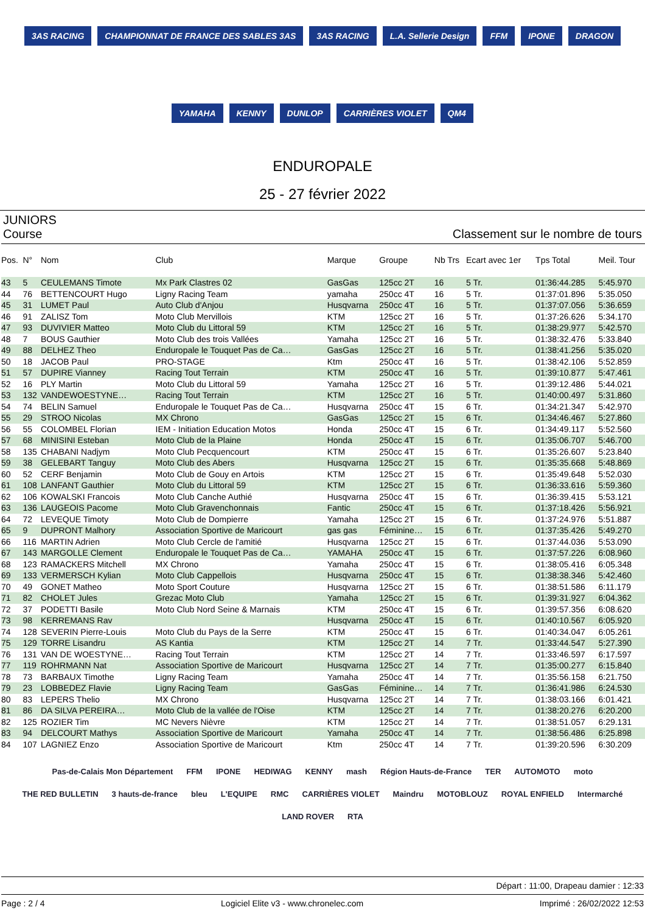3AS RACING CHAMPIONNAT DE FRANCE DES SABLES 3AS 3AS RACING L.A. Sellerie Design FFM IPONE DRAGON YAMAHA KENNY DUNLOP CARRIÈRES VIOLET QM4
ENDUROPALE
25 - 27 février 2022
JUNIORS
Course Classement sur le nombre de tours
| Pos. | N° | Nom | Club | Marque | Groupe | Nb Trs | Ecart avec 1er | Tps Total | Meil. Tour |
| --- | --- | --- | --- | --- | --- | --- | --- | --- | --- |
| 43 | 5 | CEULEMANS Timote | Mx Park Clastres 02 | GasGas | 125cc 2T | 16 | 5 Tr. | 01:36:44.285 | 5:45.970 |
| 44 | 76 | BETTENCOURT Hugo | Ligny Racing Team | yamaha | 250cc 4T | 16 | 5 Tr. | 01:37:01.896 | 5:35.050 |
| 45 | 31 | LUMET Paul | Auto Club d'Anjou | Husqvarna | 250cc 4T | 16 | 5 Tr. | 01:37:07.056 | 5:36.659 |
| 46 | 91 | ZALISZ Tom | Moto Club Mervillois | KTM | 125cc 2T | 16 | 5 Tr. | 01:37:26.626 | 5:34.170 |
| 47 | 93 | DUVIVIER Matteo | Moto Club du Littoral 59 | KTM | 125cc 2T | 16 | 5 Tr. | 01:38:29.977 | 5:42.570 |
| 48 | 7 | BOUS Gauthier | Moto Club des trois Vallées | Yamaha | 125cc 2T | 16 | 5 Tr. | 01:38:32.476 | 5:33.840 |
| 49 | 88 | DELHEZ Theo | Enduropale le Touquet Pas de Ca… | GasGas | 125cc 2T | 16 | 5 Tr. | 01:38:41.256 | 5:35.020 |
| 50 | 18 | JACOB Paul | PRO-STAGE | Ktm | 250cc 4T | 16 | 5 Tr. | 01:38:42.106 | 5:52.859 |
| 51 | 57 | DUPIRE Vianney | Racing Tout Terrain | KTM | 250cc 4T | 16 | 5 Tr. | 01:39:10.877 | 5:47.461 |
| 52 | 16 | PLY Martin | Moto Club du Littoral 59 | Yamaha | 125cc 2T | 16 | 5 Tr. | 01:39:12.486 | 5:44.021 |
| 53 | 132 | VANDEWOESTYNE… | Racing Tout Terrain | KTM | 125cc 2T | 16 | 5 Tr. | 01:40:00.497 | 5:31.860 |
| 54 | 74 | BELIN Samuel | Enduropale le Touquet Pas de Ca… | Husqvarna | 250cc 4T | 15 | 6 Tr. | 01:34:21.347 | 5:42.970 |
| 55 | 29 | STROO Nicolas | MX Chrono | GasGas | 125cc 2T | 15 | 6 Tr. | 01:34:46.467 | 5:27.860 |
| 56 | 55 | COLOMBEL Florian | IEM - Initiation Education Motos | Honda | 250cc 4T | 15 | 6 Tr. | 01:34:49.117 | 5:52.560 |
| 57 | 68 | MINISINI Esteban | Moto Club de la Plaine | Honda | 250cc 4T | 15 | 6 Tr. | 01:35:06.707 | 5:46.700 |
| 58 | 135 | CHABANI Nadjym | Moto Club Pecquencourt | KTM | 250cc 4T | 15 | 6 Tr. | 01:35:26.607 | 5:23.840 |
| 59 | 38 | GELEBART Tanguy | Moto Club des Abers | Husqvarna | 125cc 2T | 15 | 6 Tr. | 01:35:35.668 | 5:48.869 |
| 60 | 52 | CERF Benjamin | Moto Club de Gouy en Artois | KTM | 125cc 2T | 15 | 6 Tr. | 01:35:49.648 | 5:52.030 |
| 61 | 108 | LANFANT Gauthier | Moto Club du Littoral 59 | KTM | 125cc 2T | 15 | 6 Tr. | 01:36:33.616 | 5:59.360 |
| 62 | 106 | KOWALSKI Francois | Moto Club Canche Authié | Husqvarna | 250cc 4T | 15 | 6 Tr. | 01:36:39.415 | 5:53.121 |
| 63 | 136 | LAUGEOIS Pacome | Moto Club Gravenchonnais | Fantic | 250cc 4T | 15 | 6 Tr. | 01:37:18.426 | 5:56.921 |
| 64 | 72 | LEVEQUE Timoty | Moto Club de Dompierre | Yamaha | 125cc 2T | 15 | 6 Tr. | 01:37:24.976 | 5:51.887 |
| 65 | 9 | DUPRONT Malhory | Association Sportive de Maricourt | gas gas | Féminine… | 15 | 6 Tr. | 01:37:35.426 | 5:49.270 |
| 66 | 116 | MARTIN Adrien | Moto Club Cercle de l'amitié | Husqvarna | 125cc 2T | 15 | 6 Tr. | 01:37:44.036 | 5:53.090 |
| 67 | 143 | MARGOLLE Clement | Enduropale le Touquet Pas de Ca… | YAMAHA | 250cc 4T | 15 | 6 Tr. | 01:37:57.226 | 6:08.960 |
| 68 | 123 | RAMACKERS Mitchell | MX Chrono | Yamaha | 250cc 4T | 15 | 6 Tr. | 01:38:05.416 | 6:05.348 |
| 69 | 133 | VERMERSCH Kylian | Moto Club Cappellois | Husqvarna | 250cc 4T | 15 | 6 Tr. | 01:38:38.346 | 5:42.460 |
| 70 | 49 | GONET Matheo | Moto Sport Couture | Husqvarna | 125cc 2T | 15 | 6 Tr. | 01:38:51.586 | 6:11.179 |
| 71 | 82 | CHOLET Jules | Grezac Moto Club | Yamaha | 125cc 2T | 15 | 6 Tr. | 01:39:31.927 | 6:04.362 |
| 72 | 37 | PODETTI Basile | Moto Club Nord Seine & Marnais | KTM | 250cc 4T | 15 | 6 Tr. | 01:39:57.356 | 6:08.620 |
| 73 | 98 | KERREMANS Rav | | Husqvarna | 250cc 4T | 15 | 6 Tr. | 01:40:10.567 | 6:05.920 |
| 74 | 128 | SEVERIN Pierre-Louis | Moto Club du Pays de la Serre | KTM | 250cc 4T | 15 | 6 Tr. | 01:40:34.047 | 6:05.261 |
| 75 | 129 | TORRE Lisandru | AS Kantia | KTM | 125cc 2T | 14 | 7 Tr. | 01:33:44.547 | 5:27.390 |
| 76 | 131 | VAN DE WOESTYNE… | Racing Tout Terrain | KTM | 125cc 2T | 14 | 7 Tr. | 01:33:46.597 | 6:17.597 |
| 77 | 119 | ROHRMANN Nat | Association Sportive de Maricourt | Husqvarna | 125cc 2T | 14 | 7 Tr. | 01:35:00.277 | 6:15.840 |
| 78 | 73 | BARBAUX Timothe | Ligny Racing Team | Yamaha | 250cc 4T | 14 | 7 Tr. | 01:35:56.158 | 6:21.750 |
| 79 | 23 | LOBBEDEZ Flavie | Ligny Racing Team | GasGas | Féminine… | 14 | 7 Tr. | 01:36:41.986 | 6:24.530 |
| 80 | 83 | LEPERS Thelio | MX Chrono | Husqvarna | 125cc 2T | 14 | 7 Tr. | 01:38:03.166 | 6:01.421 |
| 81 | 86 | DA SILVA PEREIRA… | Moto Club de la vallée de l'Oise | KTM | 125cc 2T | 14 | 7 Tr. | 01:38:20.276 | 6:20.200 |
| 82 | 125 | ROZIER Tim | MC Nevers Nièvre | KTM | 125cc 2T | 14 | 7 Tr. | 01:38:51.057 | 6:29.131 |
| 83 | 94 | DELCOURT Mathys | Association Sportive de Maricourt | Yamaha | 250cc 4T | 14 | 7 Tr. | 01:38:56.486 | 6:25.898 |
| 84 | 107 | LAGNIEZ Enzo | Association Sportive de Maricourt | Ktm | 250cc 4T | 14 | 7 Tr. | 01:39:20.596 | 6:30.209 |
Pas-de-Calais Mon Département FFM IPONE HEDIWAG KENNY mash Région Hauts-de-France TER AUTOMOTO moto THE RED BULLETIN 3 hauts-de-france bleu L'EQUIPE RMC CARRIÈRES VIOLET Maindru MOTOBLOUZ ROYAL ENFIELD Intermarché LAND ROVER RTA
Départ : 11:00, Drapeau damier : 12:33
Page : 2 / 4 Logiciel Elite v3 - www.chronelec.com Imprimé : 26/02/2022 12:53